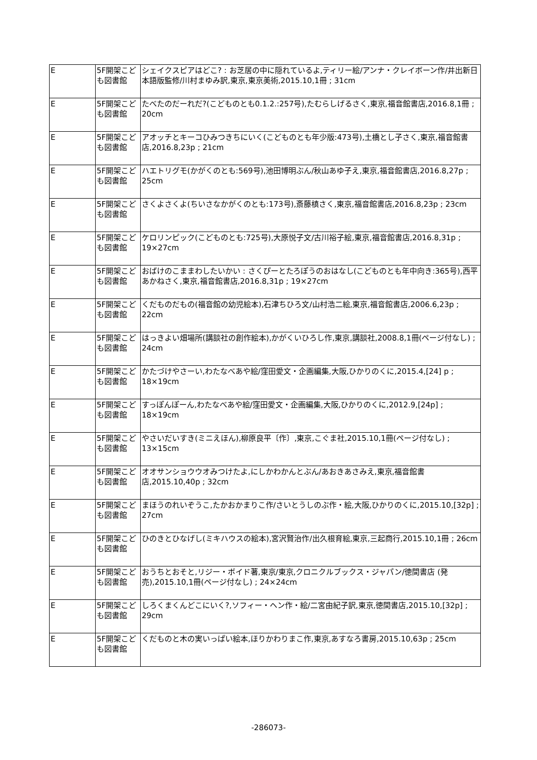| E | 5F開架こども図書館 | シェイクスピアはどこ? : お芝居の中に隠れているよ,ティリー絵/アンナ・クレイボーン作/井出新日本語版監修/川村まゆみ訳,東京,東京美術,2015.10,1冊 ; 31cm |
| E | 5F開架こども図書館 | たべたのだーれだ?(こどものとも0.1.2.:257号),たむらしげるさく,東京,福音館書店,2016.8,1冊 ; 20cm |
| E | 5F開架こども図書館 | アオッチとキーコひみつきちにいく(こどものとも年少版:473号),土橋とし子さく,東京,福音館書店,2016.8,23p ; 21cm |
| E | 5F開架こども図書館 | ハエトリグモ(かがくのとも:569号),池田博明ぶん/秋山あゆ子え,東京,福音館書店,2016.8,27p ; 25cm |
| E | 5F開架こども図書館 | さくよさくよ(ちいさなかがくのとも:173号),斎藤槙さく,東京,福音館書店,2016.8,23p ; 23cm |
| E | 5F開架こども図書館 | ケロリンピック(こどものとも:725号),大原悦子文/古川裕子絵,東京,福音館書店,2016.8,31p ; 19×27cm |
| E | 5F開架こども図書館 | おばけのこままわしたいかい : さくぴーとたろぽうのおはなし(こどものとも年中向き:365号),西平あかねさく,東京,福音館書店,2016.8,31p ; 19×27cm |
| E | 5F開架こども図書館 | くだものだもの(福音館の幼児絵本),石津ちひろ文/山村浩二絵,東京,福音館書店,2006.6,23p ; 22cm |
| E | 5F開架こども図書館 | はっきよい畑場所(講談社の創作絵本),かがくいひろし作,東京,講談社,2008.8,1冊(ページ付なし) ; 24cm |
| E | 5F開架こども図書館 | かたづけやさーい,わたなべあや絵/窪田愛文・企画編集,大阪,ひかりのくに,2015.4,[24] p ; 18×19cm |
| E | 5F開架こども図書館 | すっぽんぽーん,わたなべあや絵/窪田愛文・企画編集,大阪,ひかりのくに,2012.9,[24p] ; 18×19cm |
| E | 5F開架こども図書館 | やさいだいすき(ミニえほん),柳原良平〔作〕,東京,こぐま社,2015.10,1冊(ページ付なし) ; 13×15cm |
| E | 5F開架こども図書館 | オオサンショウウオみつけたよ,にしかわかんとぶん/あおきあさみえ,東京,福音館書店,2015.10,40p ; 32cm |
| E | 5F開架こども図書館 | まほうのれいぞうこ,たかおかまりこ作/さいとうしのぶ作・絵,大阪,ひかりのくに,2015.10,[32p] ; 27cm |
| E | 5F開架こども図書館 | ひのきとひなげし(ミキハウスの絵本),宮沢賢治作/出久根育絵,東京,三起商行,2015.10,1冊 ; 26cm |
| E | 5F開架こども図書館 | おうちとおそと,リジー・ボイド著,東京/東京,クロニクルブックス・ジャパン/徳間書店 (発売),2015.10,1冊(ページ付なし) ; 24×24cm |
| E | 5F開架こども図書館 | しろくまくんどこにいく?,ソフィー・ヘン作・絵/二宮由紀子訳,東京,徳間書店,2015.10,[32p] ; 29cm |
| E | 5F開架こども図書館 | くだものと木の実いっぱい絵本,ほりかわりまこ作,東京,あすなろ書房,2015.10,63p ; 25cm |
-286073-